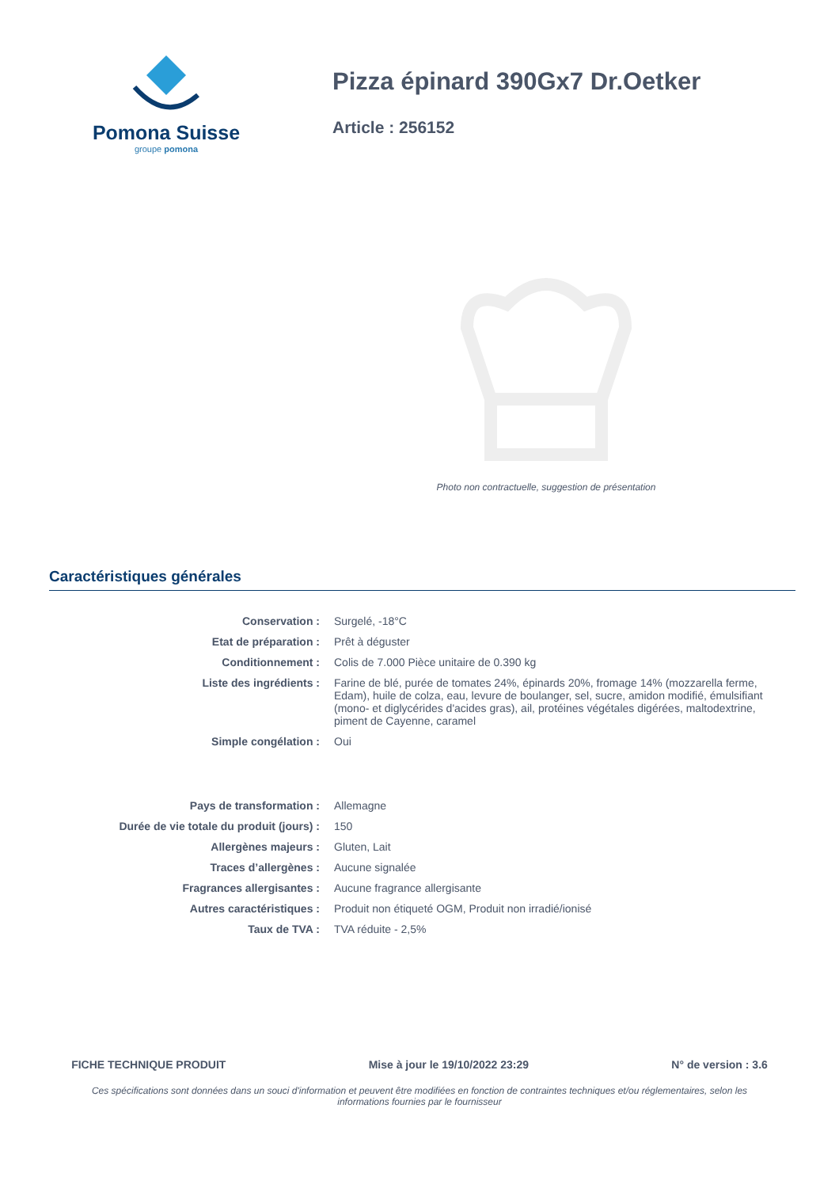Pomona Suisse
groupe pomona
Pizza épinard 390Gx7 Dr.Oetker
Article : 256152
Photo non contractuelle, suggestion de présentation
Caractéristiques générales
| Conservation : | Surgelé, -18°C |
| Etat de préparation : | Prêt à déguster |
| Conditionnement : | Colis de 7.000 Pièce unitaire de 0.390 kg |
| Liste des ingrédients : | Farine de blé, purée de tomates 24%, épinards 20%, fromage 14% (mozzarella ferme, Edam), huile de colza, eau, levure de boulanger, sel, sucre, amidon modifié, émulsifiant (mono- et diglycérides d'acides gras), ail, protéines végétales digérées, maltodextrine, piment de Cayenne, caramel |
| Simple congélation : | Oui |
| Pays de transformation : | Allemagne |
| Durée de vie totale du produit (jours) : | 150 |
| Allergènes majeurs : | Gluten, Lait |
| Traces d’allergènes : | Aucune signalée |
| Fragrances allergisantes : | Aucune fragrance allergisante |
| Autres caractéristiques : | Produit non étiqueté OGM, Produit non irradié/ionisé |
| Taux de TVA : | TVA réduite - 2,5% |
FICHE TECHNIQUE PRODUIT Mise à jour le 19/10/2022 23:29 N° de version : 3.6
Ces spécifications sont données dans un souci d'information et peuvent être modifiées en fonction de contraintes techniques et/ou réglementaires, selon les informations fournies par le fournisseur